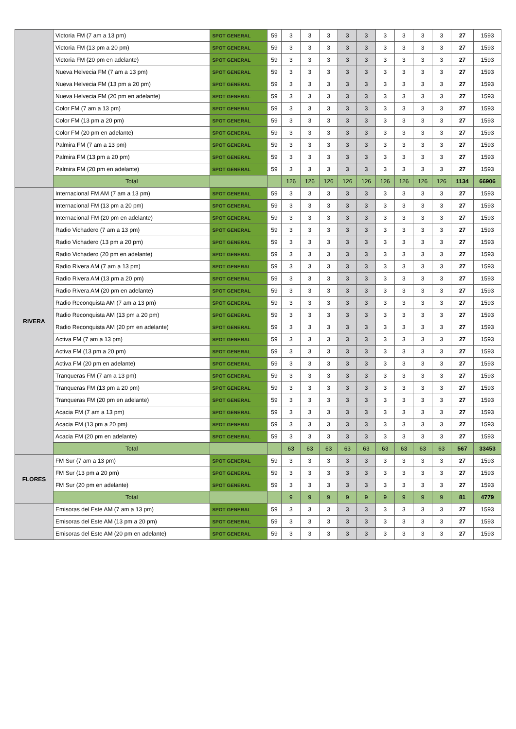| | Victoria FM (7 am a 13 pm) | SPOT GENERAL | 59 | 3 | 3 | 3 | 3 | 3 | 3 | 3 | 3 | 3 | 27 | 1593 |
| | Victoria FM (13 pm a 20 pm) | SPOT GENERAL | 59 | 3 | 3 | 3 | 3 | 3 | 3 | 3 | 3 | 3 | 27 | 1593 |
| | Victoria FM (20 pm en adelante) | SPOT GENERAL | 59 | 3 | 3 | 3 | 3 | 3 | 3 | 3 | 3 | 3 | 27 | 1593 |
| | Nueva Helvecia FM (7 am a 13 pm) | SPOT GENERAL | 59 | 3 | 3 | 3 | 3 | 3 | 3 | 3 | 3 | 3 | 27 | 1593 |
| | Nueva Helvecia FM (13 pm a 20 pm) | SPOT GENERAL | 59 | 3 | 3 | 3 | 3 | 3 | 3 | 3 | 3 | 3 | 27 | 1593 |
| | Nueva Helvecia FM (20 pm en adelante) | SPOT GENERAL | 59 | 3 | 3 | 3 | 3 | 3 | 3 | 3 | 3 | 3 | 27 | 1593 |
| | Color FM (7 am a 13 pm) | SPOT GENERAL | 59 | 3 | 3 | 3 | 3 | 3 | 3 | 3 | 3 | 3 | 27 | 1593 |
| | Color FM (13 pm a 20 pm) | SPOT GENERAL | 59 | 3 | 3 | 3 | 3 | 3 | 3 | 3 | 3 | 3 | 27 | 1593 |
| | Color FM (20 pm en adelante) | SPOT GENERAL | 59 | 3 | 3 | 3 | 3 | 3 | 3 | 3 | 3 | 3 | 27 | 1593 |
| | Palmira FM (7 am a 13 pm) | SPOT GENERAL | 59 | 3 | 3 | 3 | 3 | 3 | 3 | 3 | 3 | 3 | 27 | 1593 |
| | Palmira FM (13 pm a 20 pm) | SPOT GENERAL | 59 | 3 | 3 | 3 | 3 | 3 | 3 | 3 | 3 | 3 | 27 | 1593 |
| | Palmira FM (20 pm en adelante) | SPOT GENERAL | 59 | 3 | 3 | 3 | 3 | 3 | 3 | 3 | 3 | 3 | 27 | 1593 |
| | Total | | | 126 | 126 | 126 | 126 | 126 | 126 | 126 | 126 | 126 | 1134 | 66906 |
| RIVERA | Internacional FM AM (7 am a 13 pm) | SPOT GENERAL | 59 | 3 | 3 | 3 | 3 | 3 | 3 | 3 | 3 | 3 | 27 | 1593 |
| | Internacional FM (13 pm a 20 pm) | SPOT GENERAL | 59 | 3 | 3 | 3 | 3 | 3 | 3 | 3 | 3 | 3 | 27 | 1593 |
| | Internacional FM (20 pm en adelante) | SPOT GENERAL | 59 | 3 | 3 | 3 | 3 | 3 | 3 | 3 | 3 | 3 | 27 | 1593 |
| | Radio Vichadero (7 am a 13 pm) | SPOT GENERAL | 59 | 3 | 3 | 3 | 3 | 3 | 3 | 3 | 3 | 3 | 27 | 1593 |
| | Radio Vichadero (13 pm a 20 pm) | SPOT GENERAL | 59 | 3 | 3 | 3 | 3 | 3 | 3 | 3 | 3 | 3 | 27 | 1593 |
| | Radio Vichadero (20 pm en adelante) | SPOT GENERAL | 59 | 3 | 3 | 3 | 3 | 3 | 3 | 3 | 3 | 3 | 27 | 1593 |
| | Radio Rivera AM (7 am a 13 pm) | SPOT GENERAL | 59 | 3 | 3 | 3 | 3 | 3 | 3 | 3 | 3 | 3 | 27 | 1593 |
| | Radio Rivera AM (13 pm a 20 pm) | SPOT GENERAL | 59 | 3 | 3 | 3 | 3 | 3 | 3 | 3 | 3 | 3 | 27 | 1593 |
| | Radio Rivera AM (20 pm en adelante) | SPOT GENERAL | 59 | 3 | 3 | 3 | 3 | 3 | 3 | 3 | 3 | 3 | 27 | 1593 |
| | Radio Reconquista AM (7 am a 13 pm) | SPOT GENERAL | 59 | 3 | 3 | 3 | 3 | 3 | 3 | 3 | 3 | 3 | 27 | 1593 |
| | Radio Reconquista AM (13 pm a 20 pm) | SPOT GENERAL | 59 | 3 | 3 | 3 | 3 | 3 | 3 | 3 | 3 | 3 | 27 | 1593 |
| | Radio Reconquista AM (20 pm en adelante) | SPOT GENERAL | 59 | 3 | 3 | 3 | 3 | 3 | 3 | 3 | 3 | 3 | 27 | 1593 |
| | Activa FM (7 am a 13 pm) | SPOT GENERAL | 59 | 3 | 3 | 3 | 3 | 3 | 3 | 3 | 3 | 3 | 27 | 1593 |
| | Activa FM (13 pm a 20 pm) | SPOT GENERAL | 59 | 3 | 3 | 3 | 3 | 3 | 3 | 3 | 3 | 3 | 27 | 1593 |
| | Activa FM (20 pm en adelante) | SPOT GENERAL | 59 | 3 | 3 | 3 | 3 | 3 | 3 | 3 | 3 | 3 | 27 | 1593 |
| | Tranqueras FM (7 am a 13 pm) | SPOT GENERAL | 59 | 3 | 3 | 3 | 3 | 3 | 3 | 3 | 3 | 3 | 27 | 1593 |
| | Tranqueras FM (13 pm a 20 pm) | SPOT GENERAL | 59 | 3 | 3 | 3 | 3 | 3 | 3 | 3 | 3 | 3 | 27 | 1593 |
| | Tranqueras FM (20 pm en adelante) | SPOT GENERAL | 59 | 3 | 3 | 3 | 3 | 3 | 3 | 3 | 3 | 3 | 27 | 1593 |
| | Acacia FM (7 am a 13 pm) | SPOT GENERAL | 59 | 3 | 3 | 3 | 3 | 3 | 3 | 3 | 3 | 3 | 27 | 1593 |
| | Acacia FM (13 pm a 20 pm) | SPOT GENERAL | 59 | 3 | 3 | 3 | 3 | 3 | 3 | 3 | 3 | 3 | 27 | 1593 |
| | Acacia FM (20 pm en adelante) | SPOT GENERAL | 59 | 3 | 3 | 3 | 3 | 3 | 3 | 3 | 3 | 3 | 27 | 1593 |
| | Total | | | 63 | 63 | 63 | 63 | 63 | 63 | 63 | 63 | 63 | 567 | 33453 |
| FLORES | FM Sur (7 am a 13 pm) | SPOT GENERAL | 59 | 3 | 3 | 3 | 3 | 3 | 3 | 3 | 3 | 3 | 27 | 1593 |
| | FM Sur (13 pm a 20 pm) | SPOT GENERAL | 59 | 3 | 3 | 3 | 3 | 3 | 3 | 3 | 3 | 3 | 27 | 1593 |
| | FM Sur (20 pm en adelante) | SPOT GENERAL | 59 | 3 | 3 | 3 | 3 | 3 | 3 | 3 | 3 | 3 | 27 | 1593 |
| | Total | | | 9 | 9 | 9 | 9 | 9 | 9 | 9 | 9 | 9 | 81 | 4779 |
| | Emisoras del Este AM (7 am a 13 pm) | SPOT GENERAL | 59 | 3 | 3 | 3 | 3 | 3 | 3 | 3 | 3 | 3 | 27 | 1593 |
| | Emisoras del Este AM (13 pm a 20 pm) | SPOT GENERAL | 59 | 3 | 3 | 3 | 3 | 3 | 3 | 3 | 3 | 3 | 27 | 1593 |
| | Emisoras del Este AM (20 pm en adelante) | SPOT GENERAL | 59 | 3 | 3 | 3 | 3 | 3 | 3 | 3 | 3 | 3 | 27 | 1593 |